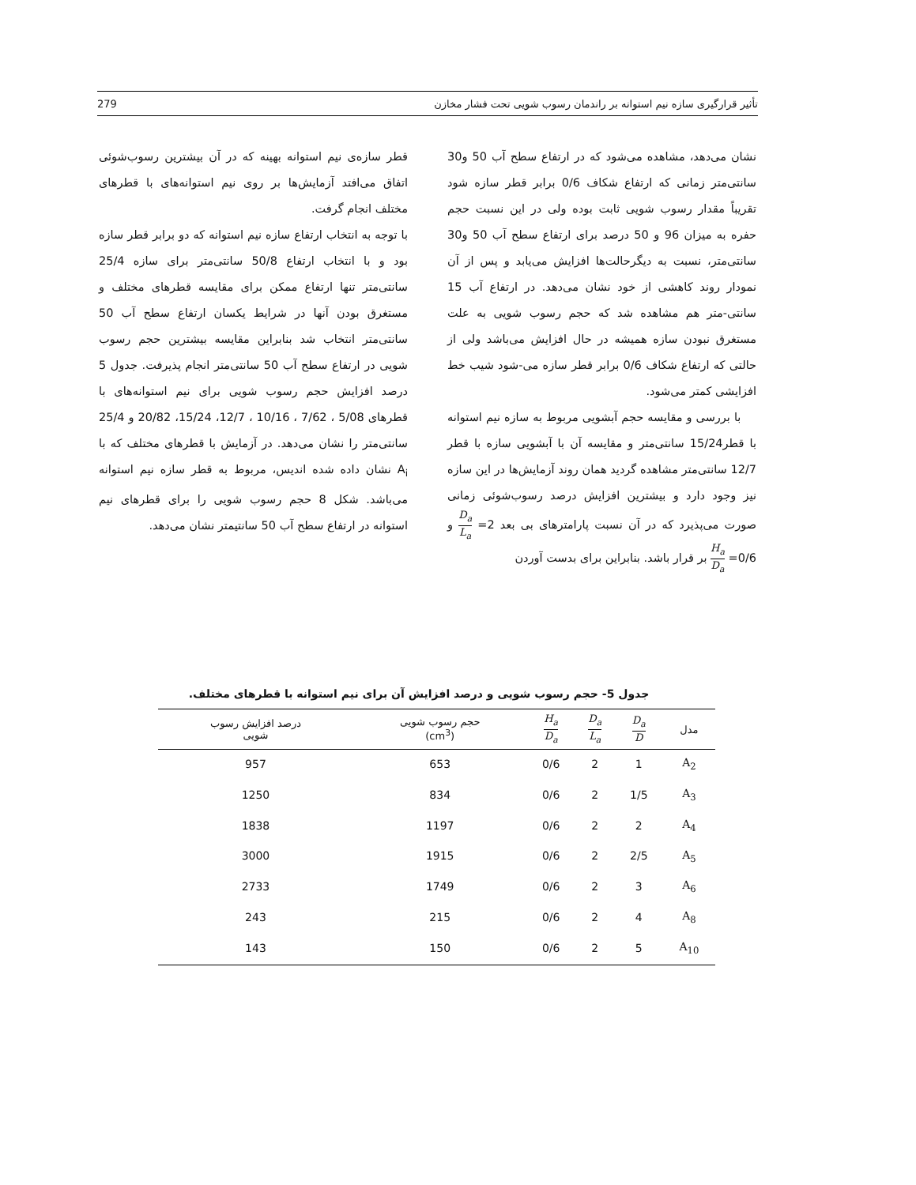تأثیر قرارگیری سازه نیم استوانه بر راندمان رسوب شویی تحت فشار مخازن 279
نشان می‌دهد، مشاهده می‌شود که در ارتفاع سطح آب 50 و30 سانتی‌متر زمانی که ارتفاع شکاف 0/6 برابر قطر سازه شود تقریباً مقدار رسوب شویی ثابت بوده ولی در این نسبت حجم حفره به میزان 96 و 50 درصد برای ارتفاع سطح آب 50 و30 سانتی‌متر، نسبت به دیگرحالت‌ها افزایش می‌یابد و پس از آن نمودار روند کاهشی از خود نشان می‌دهد. در ارتفاع آب 15 سانتی-متر هم مشاهده شد که حجم رسوب شویی به علت مستغرق نبودن سازه همیشه در حال افزایش می‌باشد ولی از حالتی که ارتفاع شکاف 0/6 برابر قطر سازه می-شود شیب خط افزایشی کمتر می‌شود.
با بررسی و مقایسه حجم آبشویی مربوط به سازه نیم استوانه با قطر15/24 سانتی‌متر و مقایسه آن با آبشویی سازه با قطر 12/7 سانتی‌متر مشاهده گردید همان روند آزمایش‌ها در این سازه نیز وجود دارد و بیشترین افزایش درصد رسوب‌شوئی زمانی صورت می‌پذیرد که در آن نسبت پارامترهای بی بعد 2= D<sub>a</sub> L<sub>a</sub> و 0/6= H<sub>a</sub> D<sub>a</sub> بر قرار باشد. بنابراین برای بدست آوردن
قطر سازه‌ی نیم استوانه بهینه که در آن بیشترین رسوب‌شوئی اتفاق می‌افتد آزمایش‌ها بر روی نیم استوانه‌های با قطرهای مختلف انجام گرفت.
با توجه به انتخاب ارتفاع سازه نیم استوانه که دو برابر قطر سازه بود و با انتخاب ارتفاع 50/8 سانتی‌متر برای سازه 25/4 سانتی‌متر تنها ارتفاع ممکن برای مقایسه قطرهای مختلف و مستغرق بودن آنها در شرایط یکسان ارتفاع سطح آب 50 سانتی‌متر انتخاب شد بنابراین مقایسه بیشترین حجم رسوب شویی در ارتفاع سطح آب 50 سانتی‌متر انجام پذیرفت. جدول 5 درصد افزایش حجم رسوب شویی برای نیم استوانه‌های با قطرهای 5/08 ، 7/62 ، 10/16 ، 12/7، 15/24، 20/82 و 25/4 سانتی‌متر را نشان می‌دهد. در آزمایش با قطرهای مختلف که با A<sub>i</sub> نشان داده شده اندیس، مربوط به قطر سازه نیم استوانه می‌باشد. شکل 8 حجم رسوب شویی را برای قطرهای نیم استوانه در ارتفاع سطح آب 50 سانتیمتر نشان می‌دهد.
جدول 5- حجم رسوب شویی و درصد افزایش آن برای نیم استوانه با قطرهای مختلف.
| مدل | D<sub>a</sub> D | D<sub>a</sub> L<sub>a</sub> | H<sub>a</sub> D<sub>a</sub> | حجم رسوب شویی (cm<sup>3</sup>) | درصد افزایش رسوب شویی |
| --- | --- | --- | --- | --- | --- |
| A<sub>2</sub> | 1 | 2 | 0/6 | 653 | 957 |
| A<sub>3</sub> | 1/5 | 2 | 0/6 | 834 | 1250 |
| A<sub>4</sub> | 2 | 2 | 0/6 | 1197 | 1838 |
| A<sub>5</sub> | 2/5 | 2 | 0/6 | 1915 | 3000 |
| A<sub>6</sub> | 3 | 2 | 0/6 | 1749 | 2733 |
| A<sub>8</sub> | 4 | 2 | 0/6 | 215 | 243 |
| A<sub>10</sub> | 5 | 2 | 0/6 | 150 | 143 |